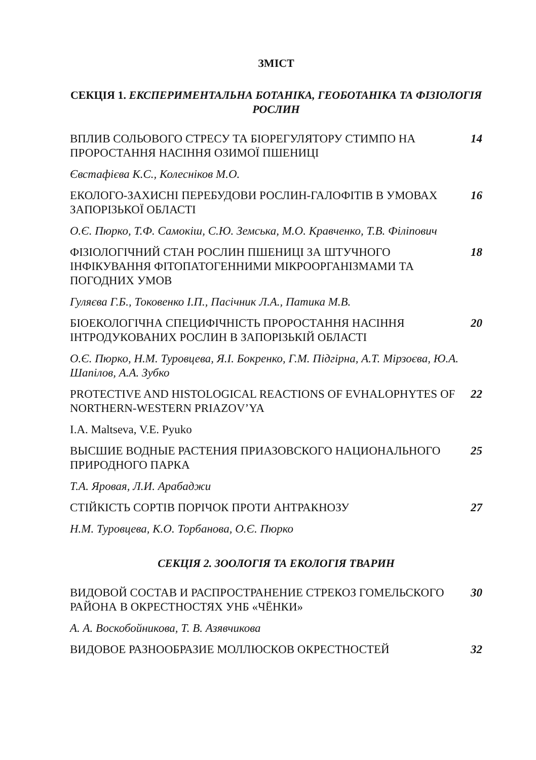ЗМІСТ
СЕКЦІЯ 1. ЕКСПЕРИМЕНТАЛЬНА БОТАНІКА, ГЕОБОТАНІКА ТА ФІЗІОЛОГІЯ РОСЛИН
ВПЛИВ СОЛЬОВОГО СТРЕСУ ТА БІОРЕГУЛЯТОРУ СТИМПО НА ПРОРОСТАННЯ НАСІННЯ ОЗИМОЇ ПШЕНИЦІ
14
Євстафієва К.С., Колесніков М.О.
ЕКОЛОГО-ЗАХИСНІ ПЕРЕБУДОВИ РОСЛИН-ГАЛОФІТІВ В УМОВАХ ЗАПОРІЗЬКОЇ ОБЛАСТІ
16
О.Є. Пюрко, Т.Ф. Самокіш, С.Ю. Земська, М.О. Кравченко, Т.В. Філіпович
ФІЗІОЛОГІЧНИЙ СТАН РОСЛИН ПШЕНИЦІ ЗА ШТУЧНОГО ІНФІКУВАННЯ ФІТОПАТОГЕННИМИ МІКРООРГАНІЗМАМИ ТА ПОГОДНИХ УМОВ
18
Гуляєва Г.Б., Токовенко І.П., Пасічник Л.А., Патика М.В.
БІОЕКОЛОГІЧНА СПЕЦИФІЧНІСТЬ ПРОРОСТАННЯ НАСІННЯ ІНТРОДУКОВАНИХ РОСЛИН В ЗАПОРІЗЬКІЙ ОБЛАСТІ
20
О.Є. Пюрко, Н.М. Туровцева, Я.І. Бокренко, Г.М. Підгірна, А.Т. Мірзоєва, Ю.А. Шапілов, А.А. Зубко
PROTECTIVE AND HISTOLOGICAL REACTIONS OF EVHALOPHYTES OF NORTHERN-WESTERN PRIAZOV’YA
22
I.A. Maltseva, V.E. Pyuko
ВЫСШИЕ ВОДНЫЕ РАСТЕНИЯ ПРИАЗОВСКОГО НАЦИОНАЛЬНОГО ПРИРОДНОГО ПАРКА
25
Т.А. Яровая, Л.И. Арабаджи
СТІЙКІСТЬ СОРТІВ ПОРІЧОК ПРОТИ АНТРАКНОЗУ 27
Н.М. Туровцева, К.О. Торбанова, О.Є. Пюрко
СЕКЦІЯ 2. ЗООЛОГІЯ ТА ЕКОЛОГІЯ ТВАРИН
ВИДОВОЙ СОСТАВ И РАСПРОСТРАНЕНИЕ СТРЕКОЗ ГОМЕЛЬСКОГО РАЙОНА В ОКРЕСТНОСТЯХ УНБ «ЧЁНКИ»
30
А. А. Воскобойникова, Т. В. Азявчикова
ВИДОВОЕ РАЗНООБРАЗИЕ МОЛЛЮСКОВ ОКРЕСТНОСТЕЙ 32